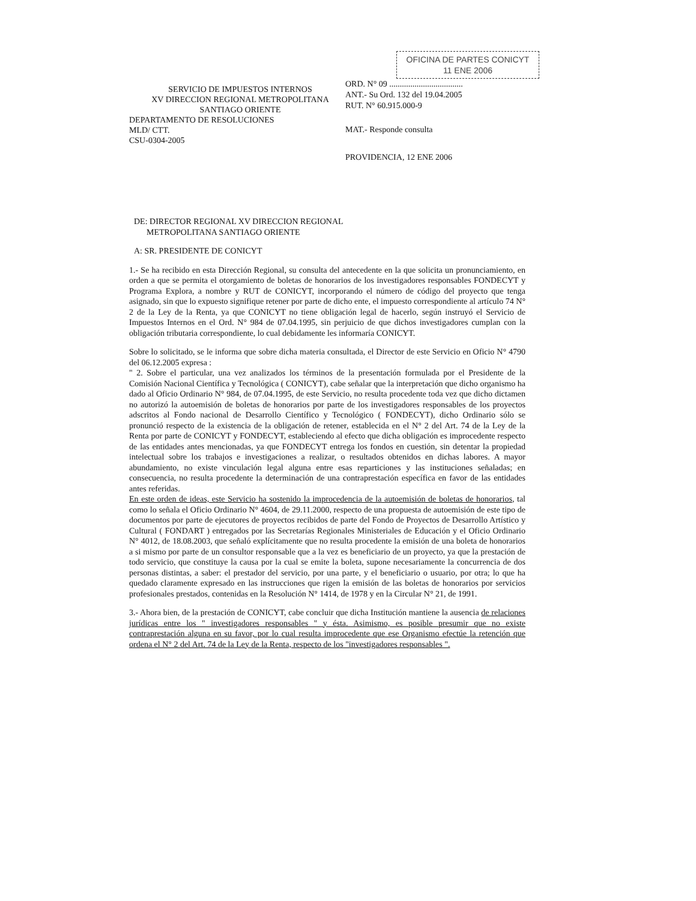SERVICIO DE IMPUESTOS INTERNOS
XV DIRECCION REGIONAL METROPOLITANA
SANTIAGO ORIENTE
DEPARTAMENTO DE RESOLUCIONES
MLD/ CTT.
CSU-0304-2005
OFICINA DE PARTES CONICYT
11 ENE 2006
ORD. N° 09 ...................................
ANT.- Su Ord. 132 del 19.04.2005
RUT. N° 60.915.000-9
MAT.- Responde consulta
PROVIDENCIA, 12 ENE 2006
DE: DIRECTOR REGIONAL XV DIRECCION REGIONAL
METROPOLITANA SANTIAGO ORIENTE
A: SR. PRESIDENTE DE CONICYT
1.- Se ha recibido en esta Dirección Regional, su consulta del antecedente en la que solicita un pronunciamiento, en orden a que se permita el otorgamiento de boletas de honorarios de los investigadores responsables FONDECYT y Programa Explora, a nombre y RUT de CONICYT, incorporando el número de código del proyecto que tenga asignado, sin que lo expuesto signifique retener por parte de dicho ente, el impuesto correspondiente al artículo 74 N° 2 de la Ley de la Renta, ya que CONICYT no tiene obligación legal de hacerlo, según instruyó el Servicio de Impuestos Internos en el Ord. N° 984 de 07.04.1995, sin perjuicio de que dichos investigadores cumplan con la obligación tributaria correspondiente, lo cual debidamente les informaría CONICYT.
Sobre lo solicitado, se le informa que sobre dicha materia consultada, el Director de este Servicio en Oficio N° 4790 del 06.12.2005 expresa :
" 2. Sobre el particular, una vez analizados los términos de la presentación formulada por el Presidente de la Comisión Nacional Científica y Tecnológica ( CONICYT), cabe señalar que la interpretación que dicho organismo ha dado al Oficio Ordinario N° 984, de 07.04.1995, de este Servicio, no resulta procedente toda vez que dicho dictamen no autorizó la autoemisión de boletas de honorarios por parte de los investigadores responsables de los proyectos adscritos al Fondo nacional de Desarrollo Científico y Tecnológico ( FONDECYT), dicho Ordinario sólo se pronunció respecto de la existencia de la obligación de retener, establecida en el N° 2 del Art. 74 de la Ley de la Renta por parte de CONICYT y FONDECYT, estableciendo al efecto que dicha obligación es improcedente respecto de las entidades antes mencionadas, ya que FONDECYT entrega los fondos en cuestión, sin detentar la propiedad intelectual sobre los trabajos e investigaciones a realizar, o resultados obtenidos en dichas labores. A mayor abundamiento, no existe vinculación legal alguna entre esas reparticiones y las instituciones señaladas; en consecuencia, no resulta procedente la determinación de una contraprestación específica en favor de las entidades antes referidas.
En este orden de ideas, este Servicio ha sostenido la improcedencia de la autoemisión de boletas de honorarios, tal como lo señala el Oficio Ordinario N° 4604, de 29.11.2000, respecto de una propuesta de autoemisión de este tipo de documentos por parte de ejecutores de proyectos recibidos de parte del Fondo de Proyectos de Desarrollo Artístico y Cultural ( FONDART ) entregados por las Secretarías Regionales Ministeriales de Educación y el Oficio Ordinario N° 4012, de 18.08.2003, que señaló explícitamente que no resulta procedente la emisión de una boleta de honorarios a si mismo por parte de un consultor responsable que a la vez es beneficiario de un proyecto, ya que la prestación de todo servicio, que constituye la causa por la cual se emite la boleta, supone necesariamente la concurrencia de dos personas distintas, a saber: el prestador del servicio, por una parte, y el beneficiario o usuario, por otra; lo que ha quedado claramente expresado en las instrucciones que rigen la emisión de las boletas de honorarios por servicios profesionales prestados, contenidas en la Resolución N° 1414, de 1978 y en la Circular N° 21, de 1991.
3.- Ahora bien, de la prestación de CONICYT, cabe concluir que dicha Institución mantiene la ausencia de relaciones jurídicas entre los " investigadores responsables " y ésta. Asimismo, es posible presumir que no existe contraprestación alguna en su favor, por lo cual resulta improcedente que ese Organismo efectúe la retención que ordena el N° 2 del Art. 74 de la Ley de la Renta, respecto de los "investigadores responsables ".